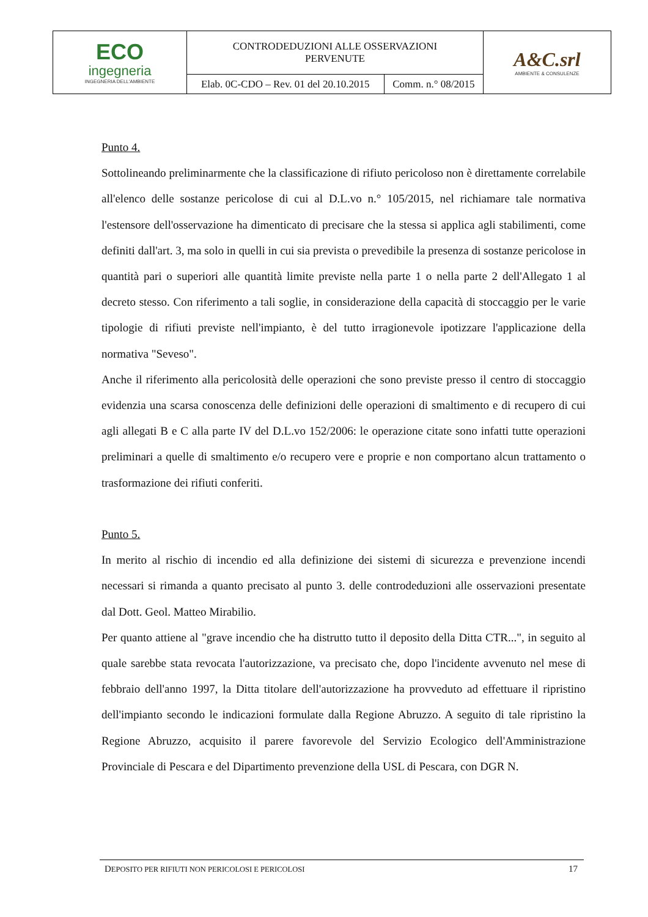| ECO ingegneria INGEGNERIA DELL'AMBIENTE | CONTRODEDUZIONI ALLE OSSERVAZIONI PERVENUTE | | A&C.srl AMBIENTE & CONSULENZE |
| | Elab. 0C-CDO – Rev. 01 del 20.10.2015 | Comm. n.° 08/2015 | |
Punto 4.
Sottolineando preliminarmente che la classificazione di rifiuto pericoloso non è direttamente correlabile all'elenco delle sostanze pericolose di cui al D.L.vo n.° 105/2015, nel richiamare tale normativa l'estensore dell'osservazione ha dimenticato di precisare che la stessa si applica agli stabilimenti, come definiti dall'art. 3, ma solo in quelli in cui sia prevista o prevedibile la presenza di sostanze pericolose in quantità pari o superiori alle quantità limite previste nella parte 1 o nella parte 2 dell'Allegato 1 al decreto stesso. Con riferimento a tali soglie, in considerazione della capacità di stoccaggio per le varie tipologie di rifiuti previste nell'impianto, è del tutto irragionevole ipotizzare l'applicazione della normativa "Seveso".
Anche il riferimento alla pericolosità delle operazioni che sono previste presso il centro di stoccaggio evidenzia una scarsa conoscenza delle definizioni delle operazioni di smaltimento e di recupero di cui agli allegati B e C alla parte IV del D.L.vo 152/2006: le operazione citate sono infatti tutte operazioni preliminari a quelle di smaltimento e/o recupero vere e proprie e non comportano alcun trattamento o trasformazione dei rifiuti conferiti.
Punto 5.
In merito al rischio di incendio ed alla definizione dei sistemi di sicurezza e prevenzione incendi necessari si rimanda a quanto precisato al punto 3. delle controdeduzioni alle osservazioni presentate dal Dott. Geol. Matteo Mirabilio.
Per quanto attiene al "grave incendio che ha distrutto tutto il deposito della Ditta CTR...", in seguito al quale sarebbe stata revocata l'autorizzazione, va precisato che, dopo l'incidente avvenuto nel mese di febbraio dell'anno 1997, la Ditta titolare dell'autorizzazione ha provveduto ad effettuare il ripristino dell'impianto secondo le indicazioni formulate dalla Regione Abruzzo. A seguito di tale ripristino la Regione Abruzzo, acquisito il parere favorevole del Servizio Ecologico dell'Amministrazione Provinciale di Pescara e del Dipartimento prevenzione della USL di Pescara, con DGR N.
DEPOSITO PER RIFIUTI NON PERICOLOSI E PERICOLOSI 17